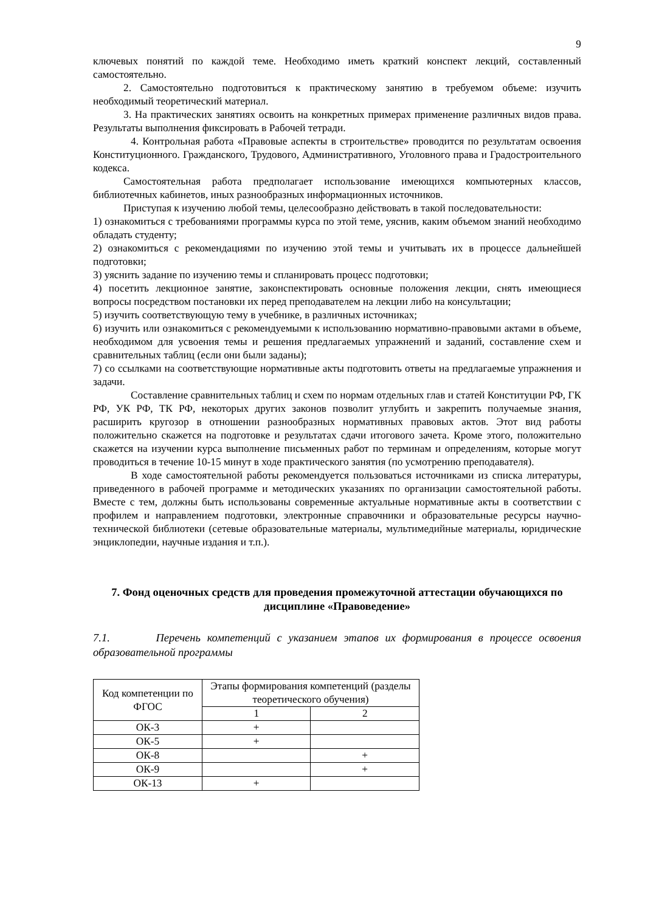9
ключевых понятий по каждой теме. Необходимо иметь краткий конспект лекций, составленный самостоятельно.
2. Самостоятельно подготовиться к практическому занятию в требуемом объеме: изучить необходимый теоретический материал.
3. На практических занятиях освоить на конкретных примерах применение различных видов права. Результаты выполнения фиксировать в Рабочей тетради.
4. Контрольная работа «Правовые аспекты в строительстве» проводится по результатам освоения Конституционного. Гражданского, Трудового, Административного, Уголовного права и Градостроительного кодекса.
Самостоятельная работа предполагает использование имеющихся компьютерных классов, библиотечных кабинетов, иных разнообразных информационных источников.
Приступая к изучению любой темы, целесообразно действовать в такой последовательности:
1) ознакомиться с требованиями программы курса по этой теме, уяснив, каким объемом знаний необходимо обладать студенту;
2) ознакомиться с рекомендациями по изучению этой темы и учитывать их в процессе дальнейшей подготовки;
3) уяснить задание по изучению темы и спланировать процесс подготовки;
4) посетить лекционное занятие, законспектировать основные положения лекции, снять имеющиеся вопросы посредством постановки их перед преподавателем на лекции либо на консультации;
5) изучить соответствующую тему в учебнике, в различных источниках;
6) изучить или ознакомиться с рекомендуемыми к использованию нормативно-правовыми актами в объеме, необходимом для усвоения темы и решения предлагаемых упражнений и заданий, составление схем и сравнительных таблиц (если они были заданы);
7) со ссылками на соответствующие нормативные акты подготовить ответы на предлагаемые упражнения и задачи.
Составление сравнительных таблиц и схем по нормам отдельных глав и статей Конституции РФ, ГК РФ, УК РФ, ТК РФ, некоторых других законов позволит углубить и закрепить получаемые знания, расширить кругозор в отношении разнообразных нормативных правовых актов. Этот вид работы положительно скажется на подготовке и результатах сдачи итогового зачета. Кроме этого, положительно скажется на изучении курса выполнение письменных работ по терминам и определениям, которые могут проводиться в течение 10-15 минут в ходе практического занятия (по усмотрению преподавателя).
В ходе самостоятельной работы рекомендуется пользоваться источниками из списка литературы, приведенного в рабочей программе и методических указаниях по организации самостоятельной работы. Вместе с тем, должны быть использованы современные актуальные нормативные акты в соответствии с профилем и направлением подготовки, электронные справочники и образовательные ресурсы научно-технической библиотеки (сетевые образовательные материалы, мультимедийные материалы, юридические энциклопедии, научные издания и т.п.).
7. Фонд оценочных средств для проведения промежуточной аттестации обучающихся по дисциплине «Правоведение»
7.1. Перечень компетенций с указанием этапов их формирования в процессе освоения образовательной программы
| Код компетенции по ФГОС | Этапы формирования компетенций (разделы теоретического обучения) | |
| --- | --- | --- |
| | 1 | 2 |
| ОК-3 | + | |
| ОК-5 | + | |
| ОК-8 | | + |
| ОК-9 | | + |
| ОК-13 | + | |